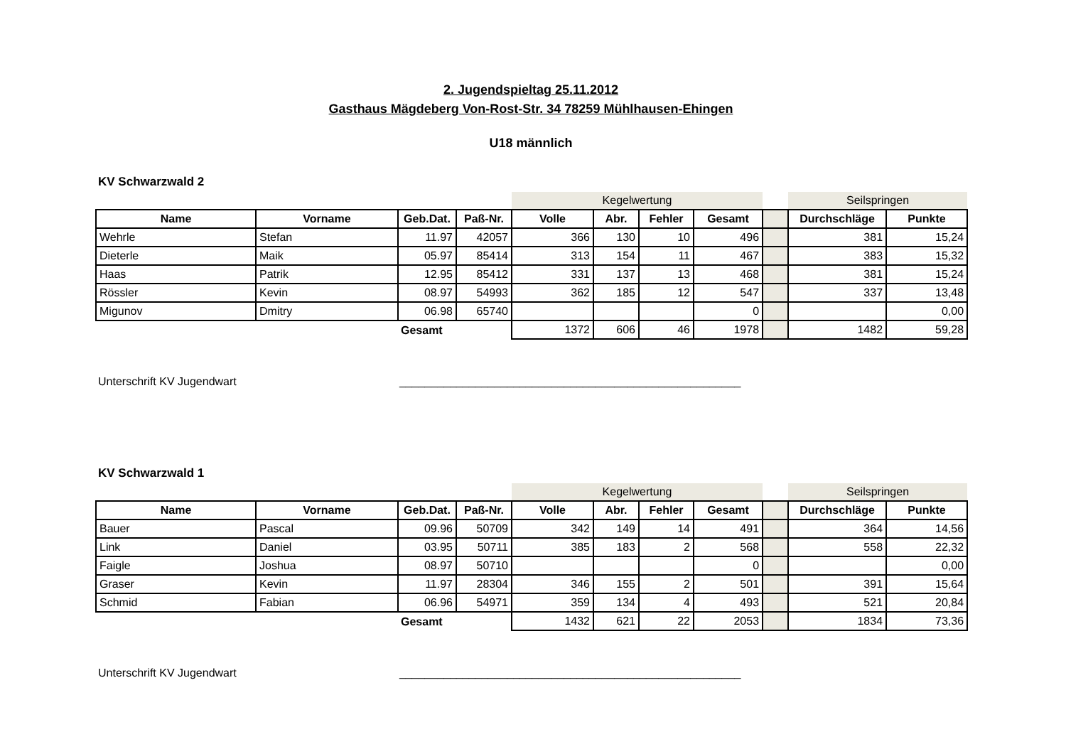2. Jugendspieltag 25.11.2012
Gasthaus Mägdeberg Von-Rost-Str. 34 78259 Mühlhausen-Ehingen
U18 männlich
KV Schwarzwald 2
| | | | | Kegelwertung | | | | | Seilspringen | |
| Name | Vorname | Geb.Dat. | Paß-Nr. | Volle | Abr. | Fehler | Gesamt | | Durchschläge | Punkte |
| Wehrle | Stefan | 11.97 | 42057 | 366 | 130 | 10 | 496 | | 381 | 15,24 |
| Dieterle | Maik | 05.97 | 85414 | 313 | 154 | 11 | 467 | | 383 | 15,32 |
| Haas | Patrik | 12.95 | 85412 | 331 | 137 | 13 | 468 | | 381 | 15,24 |
| Rössler | Kevin | 08.97 | 54993 | 362 | 185 | 12 | 547 | | 337 | 13,48 |
| Migunov | Dmitry | 06.98 | 65740 | | | | 0 | | | 0,00 |
| | | Gesamt | | 1372 | 606 | 46 | 1978 | | 1482 | 59,28 |
Unterschrift KV Jugendwart ______________________________________________________
KV Schwarzwald 1
| | | | | Kegelwertung | | | | | Seilspringen | |
| Name | Vorname | Geb.Dat. | Paß-Nr. | Volle | Abr. | Fehler | Gesamt | | Durchschläge | Punkte |
| Bauer | Pascal | 09.96 | 50709 | 342 | 149 | 14 | 491 | | 364 | 14,56 |
| Link | Daniel | 03.95 | 50711 | 385 | 183 | 2 | 568 | | 558 | 22,32 |
| Faigle | Joshua | 08.97 | 50710 | | | | 0 | | | 0,00 |
| Graser | Kevin | 11.97 | 28304 | 346 | 155 | 2 | 501 | | 391 | 15,64 |
| Schmid | Fabian | 06.96 | 54971 | 359 | 134 | 4 | 493 | | 521 | 20,84 |
| | | Gesamt | | 1432 | 621 | 22 | 2053 | | 1834 | 73,36 |
Unterschrift KV Jugendwart ______________________________________________________